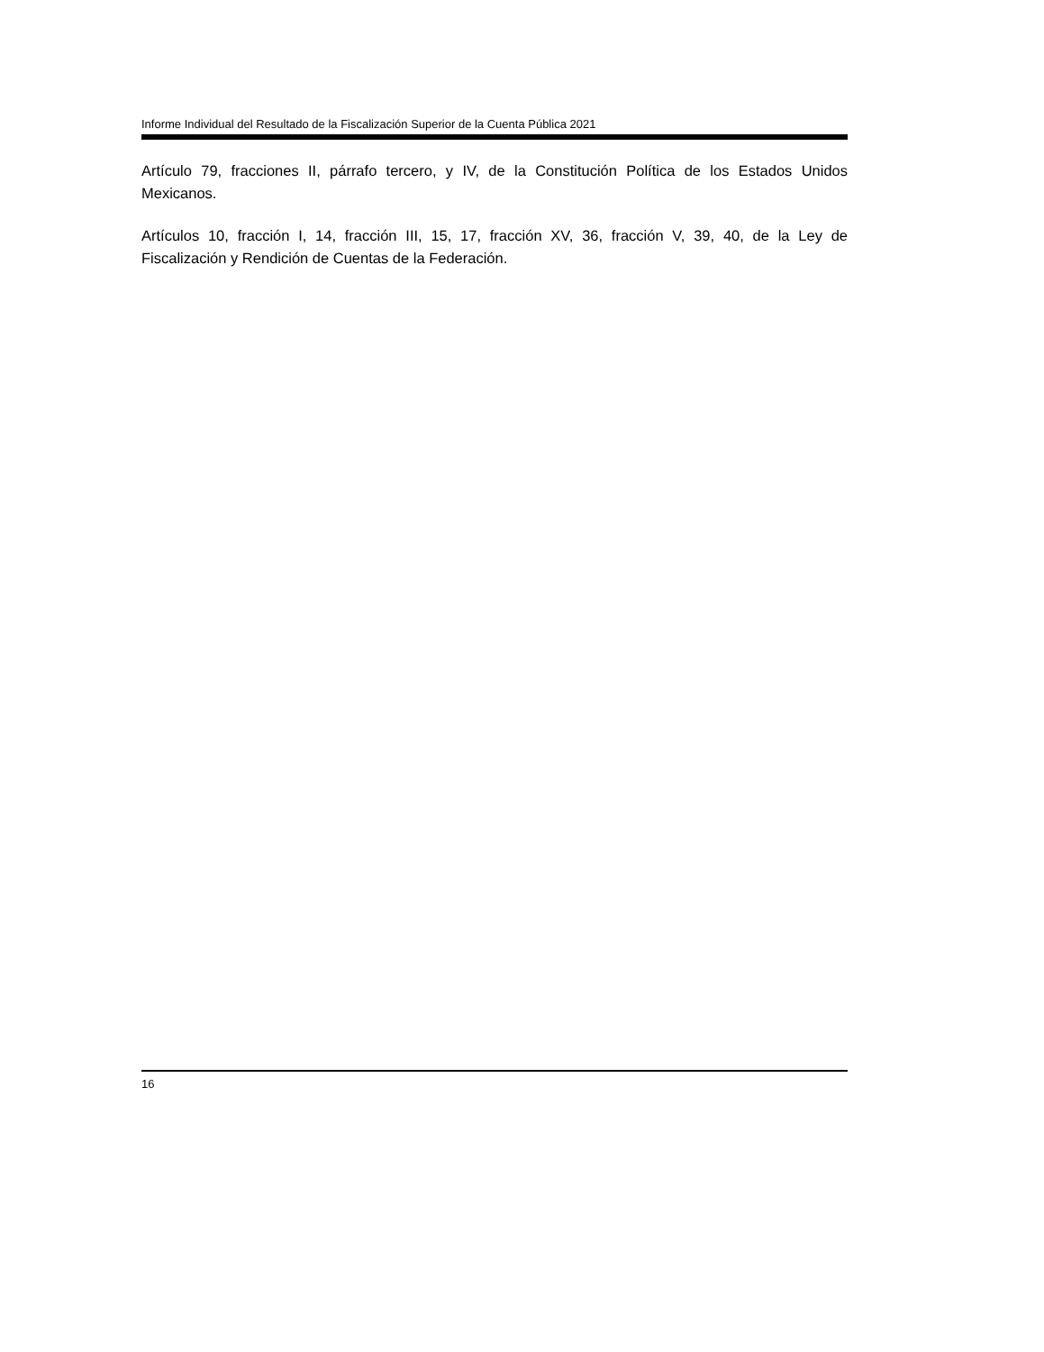Informe Individual del Resultado de la Fiscalización Superior de la Cuenta Pública 2021
Artículo 79, fracciones II, párrafo tercero, y IV, de la Constitución Política de los Estados Unidos Mexicanos.
Artículos 10, fracción I, 14, fracción III, 15, 17, fracción XV, 36, fracción V, 39, 40, de la Ley de Fiscalización y Rendición de Cuentas de la Federación.
16